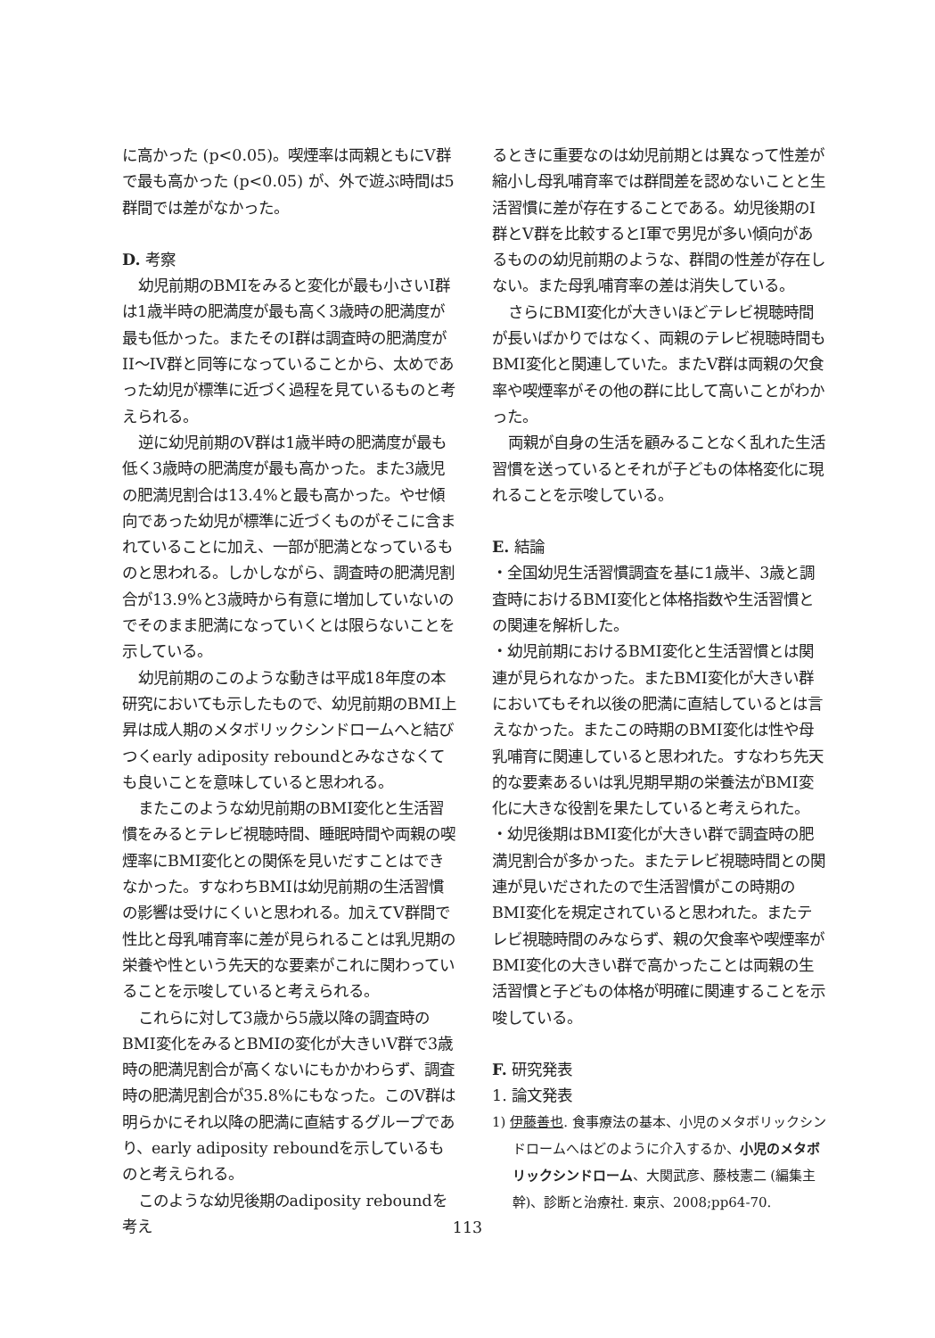に高かった (p<0.05)。喫煙率は両親ともにV群で最も高かった (p<0.05) が、外で遊ぶ時間は5群間では差がなかった。
D. 考察
幼児前期のBMIをみると変化が最も小さいI群は1歳半時の肥満度が最も高く3歳時の肥満度が最も低かった。またそのI群は調査時の肥満度がII～IV群と同等になっていることから、太めであった幼児が標準に近づく過程を見ているものと考えられる。
逆に幼児前期のV群は1歳半時の肥満度が最も低く3歳時の肥満度が最も高かった。また3歳児の肥満児割合は13.4%と最も高かった。やせ傾向であった幼児が標準に近づくものがそこに含まれていることに加え、一部が肥満となっているものと思われる。しかしながら、調査時の肥満児割合が13.9%と3歳時から有意に増加していないのでそのまま肥満になっていくとは限らないことを示している。
幼児前期のこのような動きは平成18年度の本研究においても示したもので、幼児前期のBMI上昇は成人期のメタボリックシンドロームへと結びつくearly adiposity reboundとみなさなくても良いことを意味していると思われる。
またこのような幼児前期のBMI変化と生活習慣をみるとテレビ視聴時間、睡眠時間や両親の喫煙率にBMI変化との関係を見いだすことはできなかった。すなわちBMIは幼児前期の生活習慣の影響は受けにくいと思われる。加えてV群間で性比と母乳哺育率に差が見られることは乳児期の栄養や性という先天的な要素がこれに関わっていることを示唆していると考えられる。
これらに対して3歳から5歳以降の調査時のBMI変化をみるとBMIの変化が大きいV群で3歳時の肥満児割合が高くないにもかかわらず、調査時の肥満児割合が35.8%にもなった。このV群は明らかにそれ以降の肥満に直結するグループであり、early adiposity reboundを示しているものと考えられる。
このような幼児後期のadiposity reboundを考え
るときに重要なのは幼児前期とは異なって性差が縮小し母乳哺育率では群間差を認めないことと生活習慣に差が存在することである。幼児後期のI群とV群を比較するとI軍で男児が多い傾向があるものの幼児前期のような、群間の性差が存在しない。また母乳哺育率の差は消失している。
さらにBMI変化が大きいほどテレビ視聴時間が長いばかりではなく、両親のテレビ視聴時間もBMI変化と関連していた。またV群は両親の欠食率や喫煙率がその他の群に比して高いことがわかった。
両親が自身の生活を顧みることなく乱れた生活習慣を送っているとそれが子どもの体格変化に現れることを示唆している。
E. 結論
・全国幼児生活習慣調査を基に1歳半、3歳と調査時におけるBMI変化と体格指数や生活習慣との関連を解析した。
・幼児前期におけるBMI変化と生活習慣とは関連が見られなかった。またBMI変化が大きい群においてもそれ以後の肥満に直結しているとは言えなかった。またこの時期のBMI変化は性や母乳哺育に関連していると思われた。すなわち先天的な要素あるいは乳児期早期の栄養法がBMI変化に大きな役割を果たしていると考えられた。
・幼児後期はBMI変化が大きい群で調査時の肥満児割合が多かった。またテレビ視聴時間との関連が見いだされたので生活習慣がこの時期のBMI変化を規定されていると思われた。またテレビ視聴時間のみならず、親の欠食率や喫煙率がBMI変化の大きい群で高かったことは両親の生活習慣と子どもの体格が明確に関連することを示唆している。
F. 研究発表
1. 論文発表
1) 伊藤善也. 食事療法の基本、小児のメタボリックシンドロームへはどのように介入するか、小児のメタボリックシンドローム、大関武彦、藤枝憲二 (編集主幹)、診断と治療社. 東京、2008;pp64-70.
113